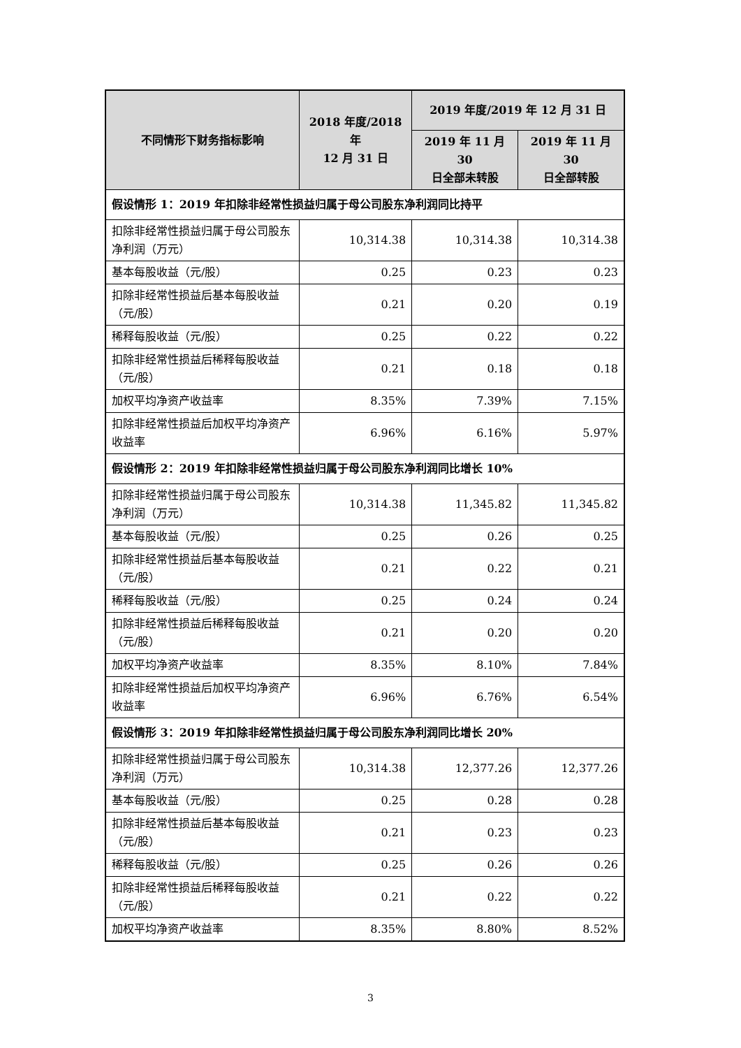| 不同情形下财务指标影响 | 2018 年度/2018 年 12 月 31 日 | 2019 年度/2019 年 12 月 31 日 | |
| --- | --- | --- | --- |
| | | 2019 年 11 月 30 日全部未转股 | 2019 年 11 月 30 日全部转股 |
| 假设情形 1：2019 年扣除非经常性损益归属于母公司股东净利润同比持平 | | | |
| 扣除非经常性损益归属于母公司股东净利润（万元） | 10,314.38 | 10,314.38 | 10,314.38 |
| 基本每股收益（元/股） | 0.25 | 0.23 | 0.23 |
| 扣除非经常性损益后基本每股收益（元/股） | 0.21 | 0.20 | 0.19 |
| 稀释每股收益（元/股） | 0.25 | 0.22 | 0.22 |
| 扣除非经常性损益后稀释每股收益（元/股） | 0.21 | 0.18 | 0.18 |
| 加权平均净资产收益率 | 8.35% | 7.39% | 7.15% |
| 扣除非经常性损益后加权平均净资产收益率 | 6.96% | 6.16% | 5.97% |
| 假设情形 2：2019 年扣除非经常性损益归属于母公司股东净利润同比增长 10% | | | |
| 扣除非经常性损益归属于母公司股东净利润（万元） | 10,314.38 | 11,345.82 | 11,345.82 |
| 基本每股收益（元/股） | 0.25 | 0.26 | 0.25 |
| 扣除非经常性损益后基本每股收益（元/股） | 0.21 | 0.22 | 0.21 |
| 稀释每股收益（元/股） | 0.25 | 0.24 | 0.24 |
| 扣除非经常性损益后稀释每股收益（元/股） | 0.21 | 0.20 | 0.20 |
| 加权平均净资产收益率 | 8.35% | 8.10% | 7.84% |
| 扣除非经常性损益后加权平均净资产收益率 | 6.96% | 6.76% | 6.54% |
| 假设情形 3：2019 年扣除非经常性损益归属于母公司股东净利润同比增长 20% | | | |
| 扣除非经常性损益归属于母公司股东净利润（万元） | 10,314.38 | 12,377.26 | 12,377.26 |
| 基本每股收益（元/股） | 0.25 | 0.28 | 0.28 |
| 扣除非经常性损益后基本每股收益（元/股） | 0.21 | 0.23 | 0.23 |
| 稀释每股收益（元/股） | 0.25 | 0.26 | 0.26 |
| 扣除非经常性损益后稀释每股收益（元/股） | 0.21 | 0.22 | 0.22 |
| 加权平均净资产收益率 | 8.35% | 8.80% | 8.52% |
3